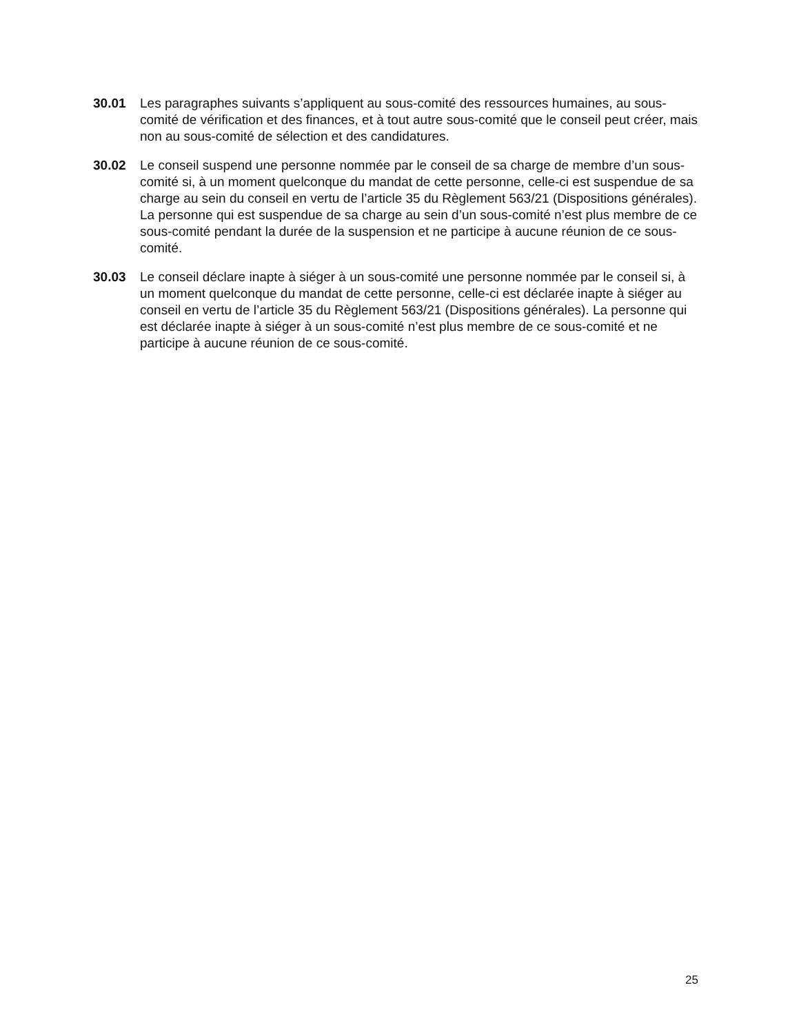30.01 Les paragraphes suivants s’appliquent au sous-comité des ressources humaines, au sous-comité de vérification et des finances, et à tout autre sous-comité que le conseil peut créer, mais non au sous-comité de sélection et des candidatures.
30.02 Le conseil suspend une personne nommée par le conseil de sa charge de membre d’un sous-comité si, à un moment quelconque du mandat de cette personne, celle-ci est suspendue de sa charge au sein du conseil en vertu de l’article 35 du Règlement 563/21 (Dispositions générales). La personne qui est suspendue de sa charge au sein d’un sous-comité n’est plus membre de ce sous-comité pendant la durée de la suspension et ne participe à aucune réunion de ce sous-comité.
30.03 Le conseil déclare inapte à siéger à un sous-comité une personne nommée par le conseil si, à un moment quelconque du mandat de cette personne, celle-ci est déclarée inapte à siéger au conseil en vertu de l’article 35 du Règlement 563/21 (Dispositions générales). La personne qui est déclarée inapte à siéger à un sous-comité n’est plus membre de ce sous-comité et ne participe à aucune réunion de ce sous-comité.
25